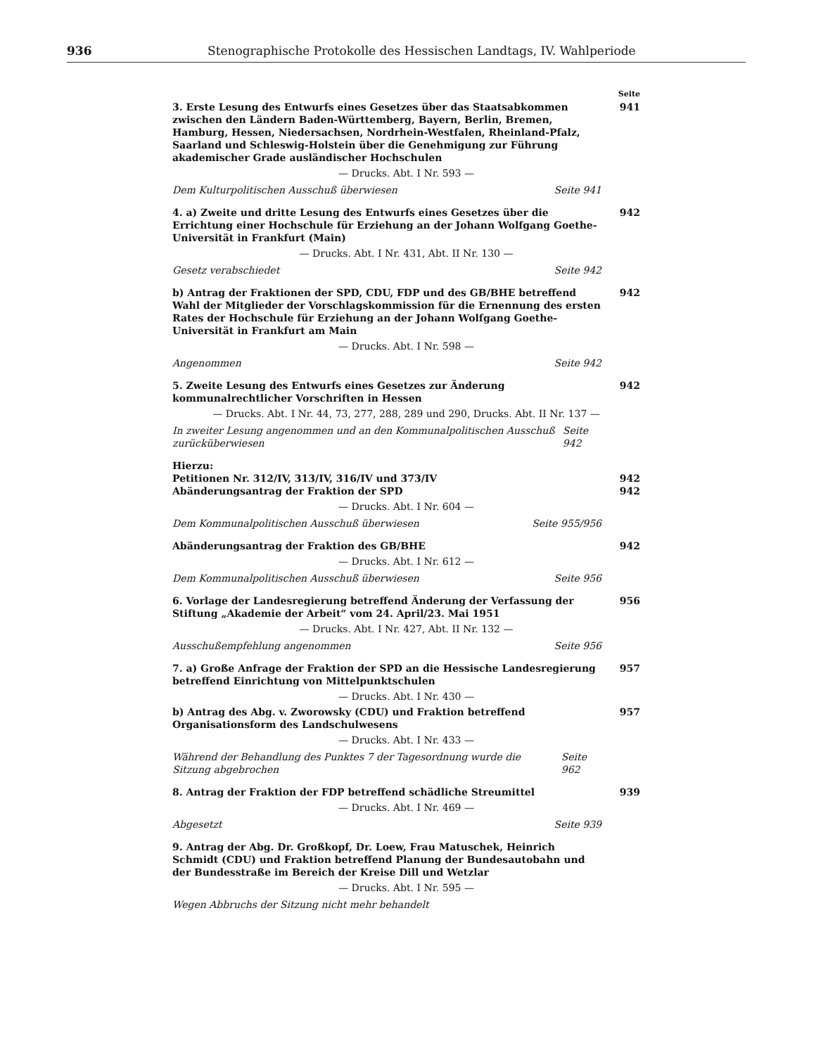936 Stenographische Protokolle des Hessischen Landtags, IV. Wahlperiode
Seite
3. Erste Lesung des Entwurfs eines Gesetzes über das Staatsabkommen zwischen den Ländern Baden-Württemberg, Bayern, Berlin, Bremen, Hamburg, Hessen, Niedersachsen, Nordrhein-Westfalen, Rheinland-Pfalz, Saarland und Schleswig-Holstein über die Genehmigung zur Führung akademischer Grade ausländischer Hochschulen
941
— Drucks. Abt. I Nr. 593 —
Dem Kulturpolitischen Ausschuß überwiesen Seite 941
4. a) Zweite und dritte Lesung des Entwurfs eines Gesetzes über die Errichtung einer Hochschule für Erziehung an der Johann Wolfgang Goethe-Universität in Frankfurt (Main)
942
— Drucks. Abt. I Nr. 431, Abt. II Nr. 130 —
Gesetz verabschiedet Seite 942
b) Antrag der Fraktionen der SPD, CDU, FDP und des GB/BHE betreffend Wahl der Mitglieder der Vorschlagskommission für die Ernennung des ersten Rates der Hochschule für Erziehung an der Johann Wolfgang Goethe-Universität in Frankfurt am Main
942
— Drucks. Abt. I Nr. 598 —
Angenommen Seite 942
5. Zweite Lesung des Entwurfs eines Gesetzes zur Änderung kommunalrechtlicher Vorschriften in Hessen
942
— Drucks. Abt. I Nr. 44, 73, 277, 288, 289 und 290, Drucks. Abt. II Nr. 137 —
In zweiter Lesung angenommen und an den Kommunalpolitischen Ausschuß zurücküberwiesen Seite 942
Hierzu:
Petitionen Nr. 312/IV, 313/IV, 316/IV und 373/IV
942
Abänderungsantrag der Fraktion der SPD
942
— Drucks. Abt. I Nr. 604 —
Dem Kommunalpolitischen Ausschuß überwiesen Seite 955/956
Abänderungsantrag der Fraktion des GB/BHE
942
— Drucks. Abt. I Nr. 612 —
Dem Kommunalpolitischen Ausschuß überwiesen Seite 956
6. Vorlage der Landesregierung betreffend Änderung der Verfassung der Stiftung „Akademie der Arbeit“ vom 24. April/23. Mai 1951
956
— Drucks. Abt. I Nr. 427, Abt. II Nr. 132 —
Ausschußempfehlung angenommen Seite 956
7. a) Große Anfrage der Fraktion der SPD an die Hessische Landesregierung betreffend Einrichtung von Mittelpunktschulen
957
— Drucks. Abt. I Nr. 430 —
b) Antrag des Abg. v. Zworowsky (CDU) und Fraktion betreffend Organisationsform des Landschulwesens
957
— Drucks. Abt. I Nr. 433 —
Während der Behandlung des Punktes 7 der Tagesordnung wurde die Sitzung abgebrochen Seite 962
8. Antrag der Fraktion der FDP betreffend schädliche Streumittel
939
— Drucks. Abt. I Nr. 469 —
Abgesetzt Seite 939
9. Antrag der Abg. Dr. Großkopf, Dr. Loew, Frau Matuschek, Heinrich Schmidt (CDU) und Fraktion betreffend Planung der Bundesautobahn und der Bundesstraße im Bereich der Kreise Dill und Wetzlar
— Drucks. Abt. I Nr. 595 —
Wegen Abbruchs der Sitzung nicht mehr behandelt